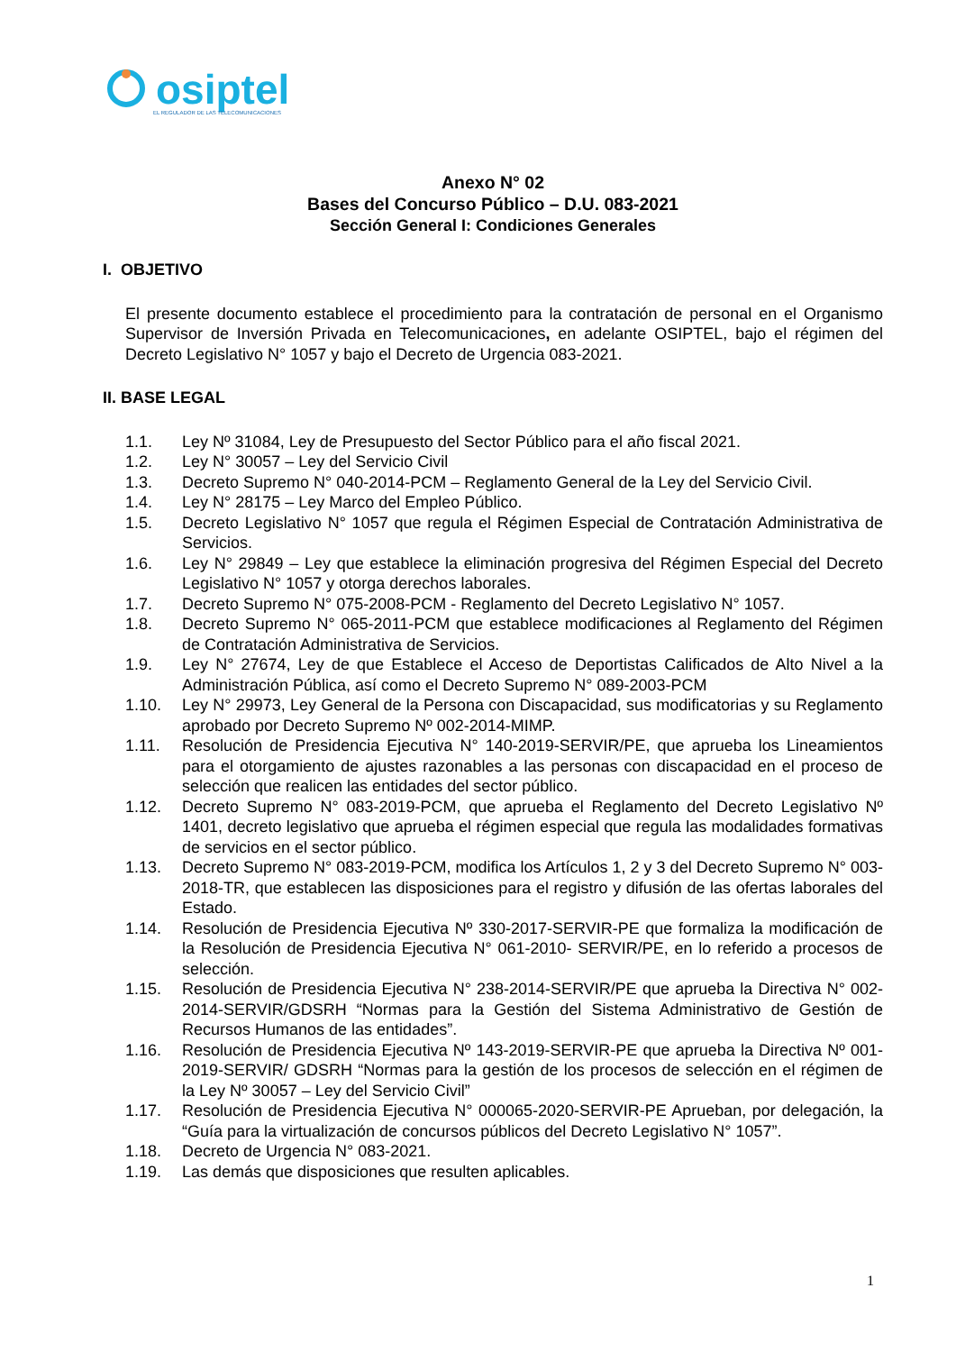osiptel
EL REGULADOR DE LAS TELECOMUNICACIONES
Anexo N° 02
Bases del Concurso Público – D.U. 083-2021
Sección General I: Condiciones Generales
I. OBJETIVO
El presente documento establece el procedimiento para la contratación de personal en el Organismo Supervisor de Inversión Privada en Telecomunicaciones, en adelante OSIPTEL, bajo el régimen del Decreto Legislativo N° 1057 y bajo el Decreto de Urgencia 083-2021.
II. BASE LEGAL
1.1. Ley Nº 31084, Ley de Presupuesto del Sector Público para el año fiscal 2021.
1.2. Ley N° 30057 – Ley del Servicio Civil
1.3. Decreto Supremo N° 040-2014-PCM – Reglamento General de la Ley del Servicio Civil.
1.4. Ley N° 28175 – Ley Marco del Empleo Público.
1.5. Decreto Legislativo N° 1057 que regula el Régimen Especial de Contratación Administrativa de Servicios.
1.6. Ley N° 29849 – Ley que establece la eliminación progresiva del Régimen Especial del Decreto Legislativo N° 1057 y otorga derechos laborales.
1.7. Decreto Supremo N° 075-2008-PCM - Reglamento del Decreto Legislativo N° 1057.
1.8. Decreto Supremo N° 065-2011-PCM que establece modificaciones al Reglamento del Régimen de Contratación Administrativa de Servicios.
1.9. Ley N° 27674, Ley de que Establece el Acceso de Deportistas Calificados de Alto Nivel a la Administración Pública, así como el Decreto Supremo N° 089-2003-PCM
1.10. Ley N° 29973, Ley General de la Persona con Discapacidad, sus modificatorias y su Reglamento aprobado por Decreto Supremo Nº 002-2014-MIMP.
1.11. Resolución de Presidencia Ejecutiva N° 140-2019-SERVIR/PE, que aprueba los Lineamientos para el otorgamiento de ajustes razonables a las personas con discapacidad en el proceso de selección que realicen las entidades del sector público.
1.12. Decreto Supremo N° 083-2019-PCM, que aprueba el Reglamento del Decreto Legislativo Nº 1401, decreto legislativo que aprueba el régimen especial que regula las modalidades formativas de servicios en el sector público.
1.13. Decreto Supremo N° 083-2019-PCM, modifica los Artículos 1, 2 y 3 del Decreto Supremo N° 003-2018-TR, que establecen las disposiciones para el registro y difusión de las ofertas laborales del Estado.
1.14. Resolución de Presidencia Ejecutiva Nº 330-2017-SERVIR-PE que formaliza la modificación de la Resolución de Presidencia Ejecutiva N° 061-2010- SERVIR/PE, en lo referido a procesos de selección.
1.15. Resolución de Presidencia Ejecutiva N° 238-2014-SERVIR/PE que aprueba la Directiva N° 002-2014-SERVIR/GDSRH “Normas para la Gestión del Sistema Administrativo de Gestión de Recursos Humanos de las entidades”.
1.16. Resolución de Presidencia Ejecutiva Nº 143-2019-SERVIR-PE que aprueba la Directiva Nº 001-2019-SERVIR/ GDSRH “Normas para la gestión de los procesos de selección en el régimen de la Ley Nº 30057 – Ley del Servicio Civil”
1.17. Resolución de Presidencia Ejecutiva N° 000065-2020-SERVIR-PE Aprueban, por delegación, la “Guía para la virtualización de concursos públicos del Decreto Legislativo N° 1057”.
1.18. Decreto de Urgencia N° 083-2021.
1.19. Las demás que disposiciones que resulten aplicables.
1